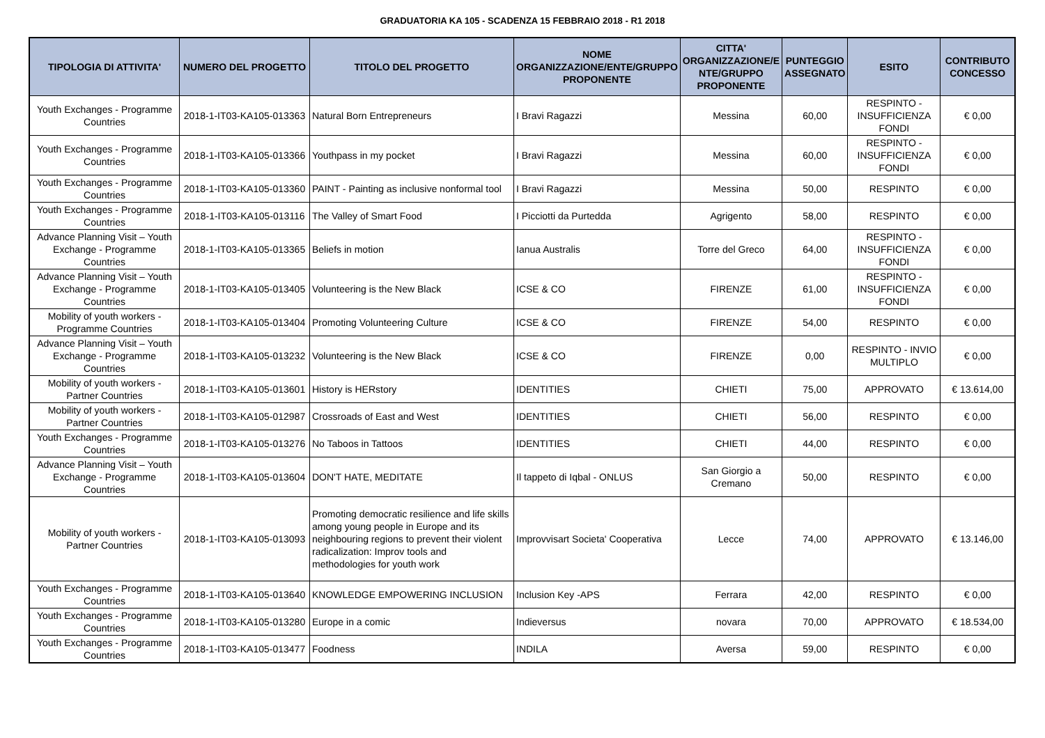GRADUATORIA KA 105 - SCADENZA 15 FEBBRAIO 2018 - R1 2018
| TIPOLOGIA DI ATTIVITA' | NUMERO DEL PROGETTO | TITOLO DEL PROGETTO | NOME ORGANIZZAZIONE/ENTE/GRUPPO PROPONENTE | CITTA' ORGANIZZAZIONE/E NTE/GRUPPO PROPONENTE | PUNTEGGIO ASSEGNATO | ESITO | CONTRIBUTO CONCESSO |
| --- | --- | --- | --- | --- | --- | --- | --- |
| Youth Exchanges - Programme Countries | 2018-1-IT03-KA105-013363 | Natural Born Entrepreneurs | I Bravi Ragazzi | Messina | 60,00 | RESPINTO - INSUFFICIENZA FONDI | € 0,00 |
| Youth Exchanges - Programme Countries | 2018-1-IT03-KA105-013366 | Youthpass in my pocket | I Bravi Ragazzi | Messina | 60,00 | RESPINTO - INSUFFICIENZA FONDI | € 0,00 |
| Youth Exchanges - Programme Countries | 2018-1-IT03-KA105-013360 | PAINT - Painting as inclusive nonformal tool | I Bravi Ragazzi | Messina | 50,00 | RESPINTO | € 0,00 |
| Youth Exchanges - Programme Countries | 2018-1-IT03-KA105-013116 | The Valley of Smart Food | I Picciotti da Purtedda | Agrigento | 58,00 | RESPINTO | € 0,00 |
| Advance Planning Visit – Youth Exchange - Programme Countries | 2018-1-IT03-KA105-013365 | Beliefs in motion | Ianua Australis | Torre del Greco | 64,00 | RESPINTO - INSUFFICIENZA FONDI | € 0,00 |
| Advance Planning Visit – Youth Exchange - Programme Countries | 2018-1-IT03-KA105-013405 | Volunteering is the New Black | ICSE & CO | FIRENZE | 61,00 | RESPINTO - INSUFFICIENZA FONDI | € 0,00 |
| Mobility of youth workers - Programme Countries | 2018-1-IT03-KA105-013404 | Promoting Volunteering Culture | ICSE & CO | FIRENZE | 54,00 | RESPINTO | € 0,00 |
| Advance Planning Visit – Youth Exchange - Programme Countries | 2018-1-IT03-KA105-013232 | Volunteering is the New Black | ICSE & CO | FIRENZE | 0,00 | RESPINTO - INVIO MULTIPLO | € 0,00 |
| Mobility of youth workers - Partner Countries | 2018-1-IT03-KA105-013601 | History is HERstory | IDENTITIES | CHIETI | 75,00 | APPROVATO | € 13.614,00 |
| Mobility of youth workers - Partner Countries | 2018-1-IT03-KA105-012987 | Crossroads of East and West | IDENTITIES | CHIETI | 56,00 | RESPINTO | € 0,00 |
| Youth Exchanges - Programme Countries | 2018-1-IT03-KA105-013276 | No Taboos in Tattoos | IDENTITIES | CHIETI | 44,00 | RESPINTO | € 0,00 |
| Advance Planning Visit – Youth Exchange - Programme Countries | 2018-1-IT03-KA105-013604 | DON'T HATE, MEDITATE | Il tappeto di Iqbal - ONLUS | San Giorgio a Cremano | 50,00 | RESPINTO | € 0,00 |
| Mobility of youth workers - Partner Countries | 2018-1-IT03-KA105-013093 | Promoting democratic resilience and life skills among young people in Europe and its neighbouring regions to prevent their violent radicalization: Improv tools and methodologies for youth work | Improvvisart Societa' Cooperativa | Lecce | 74,00 | APPROVATO | € 13.146,00 |
| Youth Exchanges - Programme Countries | 2018-1-IT03-KA105-013640 | KNOWLEDGE EMPOWERING INCLUSION | Inclusion Key -APS | Ferrara | 42,00 | RESPINTO | € 0,00 |
| Youth Exchanges - Programme Countries | 2018-1-IT03-KA105-013280 | Europe in a comic | Indieversus | novara | 70,00 | APPROVATO | € 18.534,00 |
| Youth Exchanges - Programme Countries | 2018-1-IT03-KA105-013477 | Foodness | INDILA | Aversa | 59,00 | RESPINTO | € 0,00 |